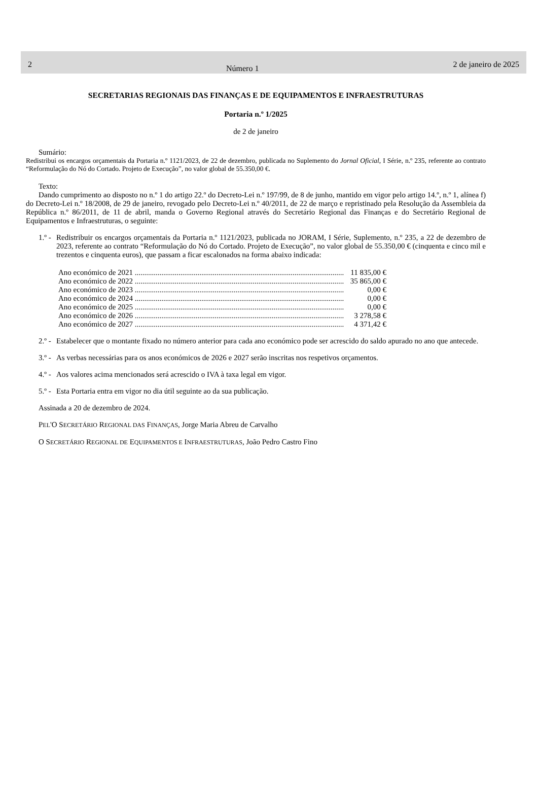2
Número 1
2 de janeiro de 2025
SECRETARIAS REGIONAIS DAS FINANÇAS E DE EQUIPAMENTOS E INFRAESTRUTURAS
Portaria n.º 1/2025
de 2 de janeiro
Sumário:
Redistribui os encargos orçamentais da Portaria n.º 1121/2023, de 22 de dezembro, publicada no Suplemento do Jornal Oficial, I Série, n.º 235, referente ao contrato “Reformulação do Nó do Cortado. Projeto de Execução”, no valor global de 55.350,00 €.
Texto:
Dando cumprimento ao disposto no n.º 1 do artigo 22.º do Decreto-Lei n.º 197/99, de 8 de junho, mantido em vigor pelo artigo 14.º, n.º 1, alínea f) do Decreto-Lei n.º 18/2008, de 29 de janeiro, revogado pelo Decreto-Lei n.º 40/2011, de 22 de março e repristinado pela Resolução da Assembleia da República n.º 86/2011, de 11 de abril, manda o Governo Regional através do Secretário Regional das Finanças e do Secretário Regional de Equipamentos e Infraestruturas, o seguinte:
1.º -
Redistribuir os encargos orçamentais da Portaria n.º 1121/2023, publicada no JORAM, I Série, Suplemento, n.º 235, a 22 de dezembro de 2023, referente ao contrato “Reformulação do Nó do Cortado. Projeto de Execução”, no valor global de 55.350,00 € (cinquenta e cinco mil e trezentos e cinquenta euros), que passam a ficar escalonados na forma abaixo indicada:
Ano económico de 2021 .............................................................................................................. 11 835,00 €
Ano económico de 2022 .............................................................................................................. 35 865,00 €
Ano económico de 2023 .............................................................................................................. 0,00 €
Ano económico de 2024 .............................................................................................................. 0,00 €
Ano económico de 2025 .............................................................................................................. 0,00 €
Ano económico de 2026 .............................................................................................................. 3 278,58 €
Ano económico de 2027 .............................................................................................................. 4 371,42 €
2.º -
Estabelecer que o montante fixado no número anterior para cada ano económico pode ser acrescido do saldo apurado no ano que antecede.
3.º -
As verbas necessárias para os anos económicos de 2026 e 2027 serão inscritas nos respetivos orçamentos.
4.º -
Aos valores acima mencionados será acrescido o IVA à taxa legal em vigor.
5.º -
Esta Portaria entra em vigor no dia útil seguinte ao da sua publicação.
Assinada a 20 de dezembro de 2024.
PEL'O SECRETÁRIO REGIONAL DAS FINANÇAS, Jorge Maria Abreu de Carvalho
O SECRETÁRIO REGIONAL DE EQUIPAMENTOS E INFRAESTRUTURAS, João Pedro Castro Fino